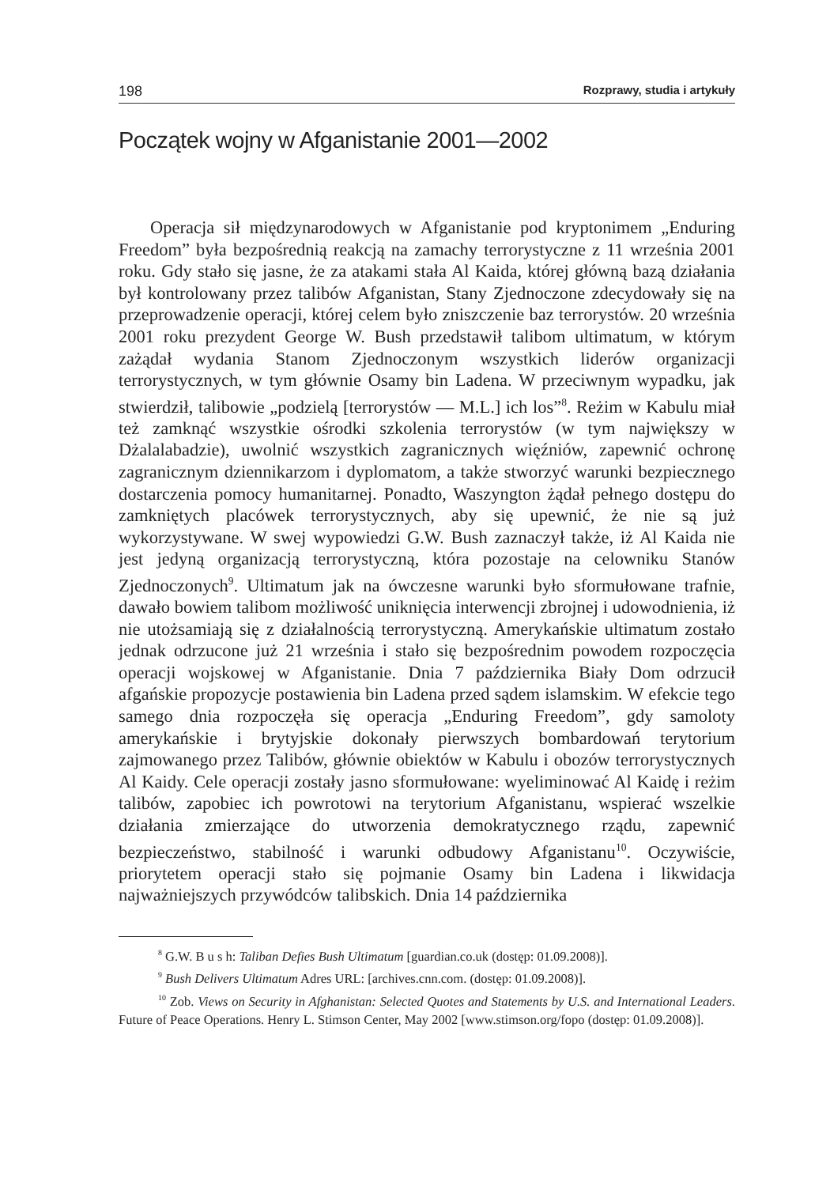198 Rozprawy, studia i artykuły
Początek wojny w Afganistanie 2001—2002
Operacja sił międzynarodowych w Afganistanie pod kryptonimem „Enduring Freedom” była bezpośrednią reakcją na zamachy terrorystyczne z 11 września 2001 roku. Gdy stało się jasne, że za atakami stała Al Kaida, której główną bazą działania był kontrolowany przez talibów Afganistan, Stany Zjednoczone zdecydowały się na przeprowadzenie operacji, której celem było zniszczenie baz terrorystów. 20 września 2001 roku prezydent George W. Bush przedstawił talibom ultimatum, w którym zażądał wydania Stanom Zjednoczonym wszystkich liderów organizacji terrorystycznych, w tym głównie Osamy bin Ladena. W przeciwnym wypadku, jak stwierdził, talibowie „podzielą [terrorystów — M.L.] ich los”<sup>8</sup>. Reżim w Kabulu miał też zamknąć wszystkie ośrodki szkolenia terrorystów (w tym największy w Dżalalabadzie), uwolnić wszystkich zagranicznych więźniów, zapewnić ochronę zagranicznym dziennikarzom i dyplomatom, a także stworzyć warunki bezpiecznego dostarczenia pomocy humanitarnej. Ponadto, Waszyngton żądał pełnego dostępu do zamkniętych placówek terrorystycznych, aby się upewnić, że nie są już wykorzystywane. W swej wypowiedzi G.W. Bush zaznaczył także, iż Al Kaida nie jest jedyną organizacją terrorystyczną, która pozostaje na celowniku Stanów Zjednoczonych<sup>9</sup>. Ultimatum jak na ówczesne warunki było sformułowane trafnie, dawało bowiem talibom możliwość uniknięcia interwencji zbrojnej i udowodnienia, iż nie utożsamiają się z działalnością terrorystyczną. Amerykańskie ultimatum zostało jednak odrzucone już 21 września i stało się bezpośrednim powodem rozpoczęcia operacji wojskowej w Afganistanie. Dnia 7 października Biały Dom odrzucił afgańskie propozycje postawienia bin Ladena przed sądem islamskim. W efekcie tego samego dnia rozpoczęła się operacja „Enduring Freedom”, gdy samoloty amerykańskie i brytyjskie dokonały pierwszych bombardowań terytorium zajmowanego przez Talibów, głównie obiektów w Kabulu i obozów terrorystycznych Al Kaidy. Cele operacji zostały jasno sformułowane: wyeliminować Al Kaidę i reżim talibów, zapobiec ich powrotowi na terytorium Afganistanu, wspierać wszelkie działania zmierzające do utworzenia demokratycznego rządu, zapewnić bezpieczeństwo, stabilność i warunki odbudowy Afganistanu<sup>10</sup>. Oczywiście, priorytetem operacji stało się pojmanie Osamy bin Ladena i likwidacja najważniejszych przywódców talibskich. Dnia 14 października
<sup>8</sup> G.W. B u s h: Taliban Defies Bush Ultimatum [guardian.co.uk (dostęp: 01.09.2008)].
<sup>9</sup> Bush Delivers Ultimatum Adres URL: [archives.cnn.com. (dostęp: 01.09.2008)].
<sup>10</sup> Zob. Views on Security in Afghanistan: Selected Quotes and Statements by U.S. and International Leaders. Future of Peace Operations. Henry L. Stimson Center, May 2002 [www.stimson.org/fopo (dostęp: 01.09.2008)].